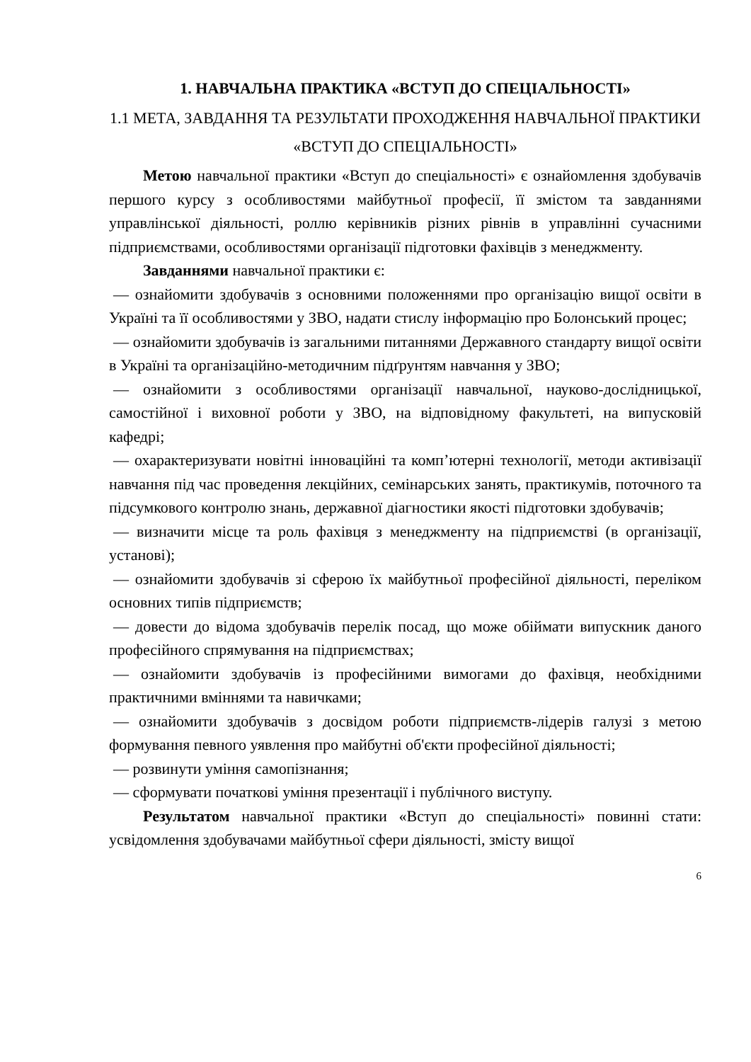1. НАВЧАЛЬНА ПРАКТИКА «ВСТУП ДО СПЕЦІАЛЬНОСТІ»
1.1 МЕТА, ЗАВДАННЯ ТА РЕЗУЛЬТАТИ ПРОХОДЖЕННЯ НАВЧАЛЬНОЇ ПРАКТИКИ «ВСТУП ДО СПЕЦІАЛЬНОСТІ»
Метою навчальної практики «Вступ до спеціальності» є ознайомлення здобувачів першого курсу з особливостями майбутньої професії, її змістом та завданнями управлінської діяльності, роллю керівників різних рівнів в управлінні сучасними підприємствами, особливостями організації підготовки фахівців з менеджменту.
Завданнями навчальної практики є:
— ознайомити здобувачів з основними положеннями про організацію вищої освіти в Україні та її особливостями у ЗВО, надати стислу інформацію про Болонський процес;
— ознайомити здобувачів із загальними питаннями Державного стандарту вищої освіти в Україні та організаційно-методичним підґрунтям навчання у ЗВО;
— ознайомити з особливостями організації навчальної, науково-дослідницької, самостійної і виховної роботи у ЗВО, на відповідному факультеті, на випусковій кафедрі;
— охарактеризувати новітні інноваційні та комп’ютерні технології, методи активізації навчання під час проведення лекційних, семінарських занять, практикумів, поточного та підсумкового контролю знань, державної діагностики якості підготовки здобувачів;
— визначити місце та роль фахівця з менеджменту на підприємстві (в організації, установі);
— ознайомити здобувачів зі сферою їх майбутньої професійної діяльності, переліком основних типів підприємств;
— довести до відома здобувачів перелік посад, що може обіймати випускник даного професійного спрямування на підприємствах;
— ознайомити здобувачів із професійними вимогами до фахівця, необхідними практичними вміннями та навичками;
— ознайомити здобувачів з досвідом роботи підприємств-лідерів галузі з метою формування певного уявлення про майбутні об'єкти професійної діяльності;
— розвинути уміння самопізнання;
— сформувати початкові уміння презентації і публічного виступу.
Результатом навчальної практики «Вступ до спеціальності» повинні стати: усвідомлення здобувачами майбутньої сфери діяльності, змісту вищої
6